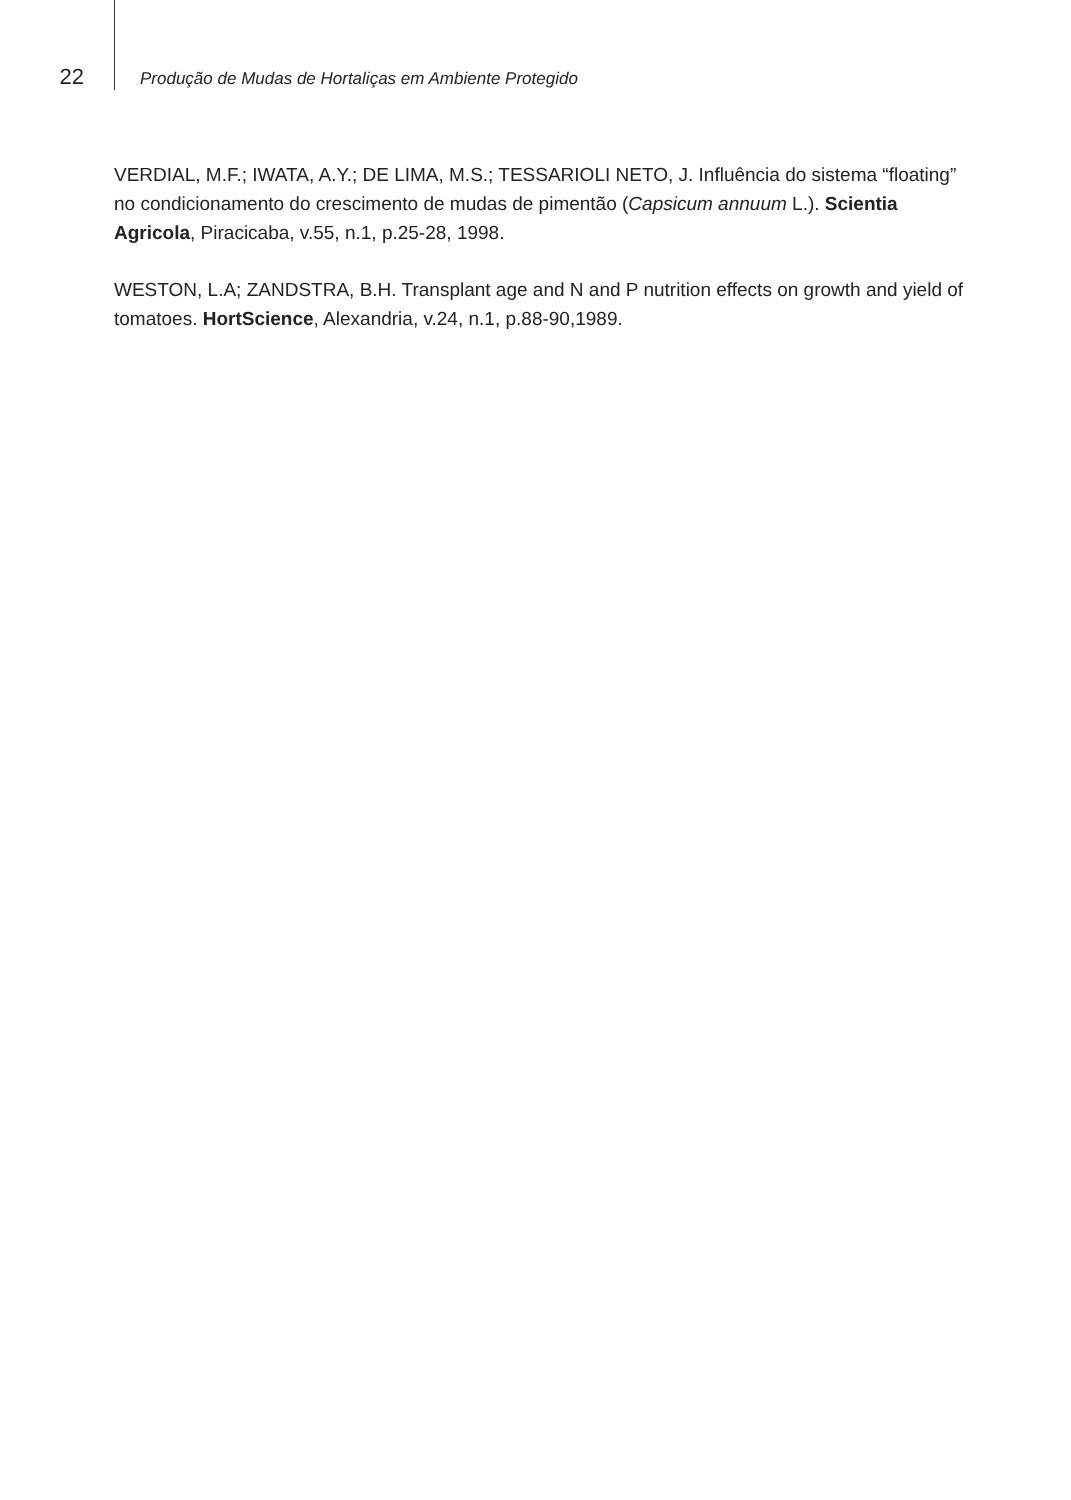22 Produção de Mudas de Hortaliças em Ambiente Protegido
VERDIAL, M.F.; IWATA, A.Y.; DE LIMA, M.S.; TESSARIOLI NETO, J. Influência do sistema “floating” no condicionamento do crescimento de mudas de pimentão (Capsicum annuum L.). Scientia Agricola, Piracicaba, v.55, n.1, p.25-28, 1998.
WESTON, L.A; ZANDSTRA, B.H. Transplant age and N and P nutrition effects on growth and yield of tomatoes. HortScience, Alexandria, v.24, n.1, p.88-90,1989.